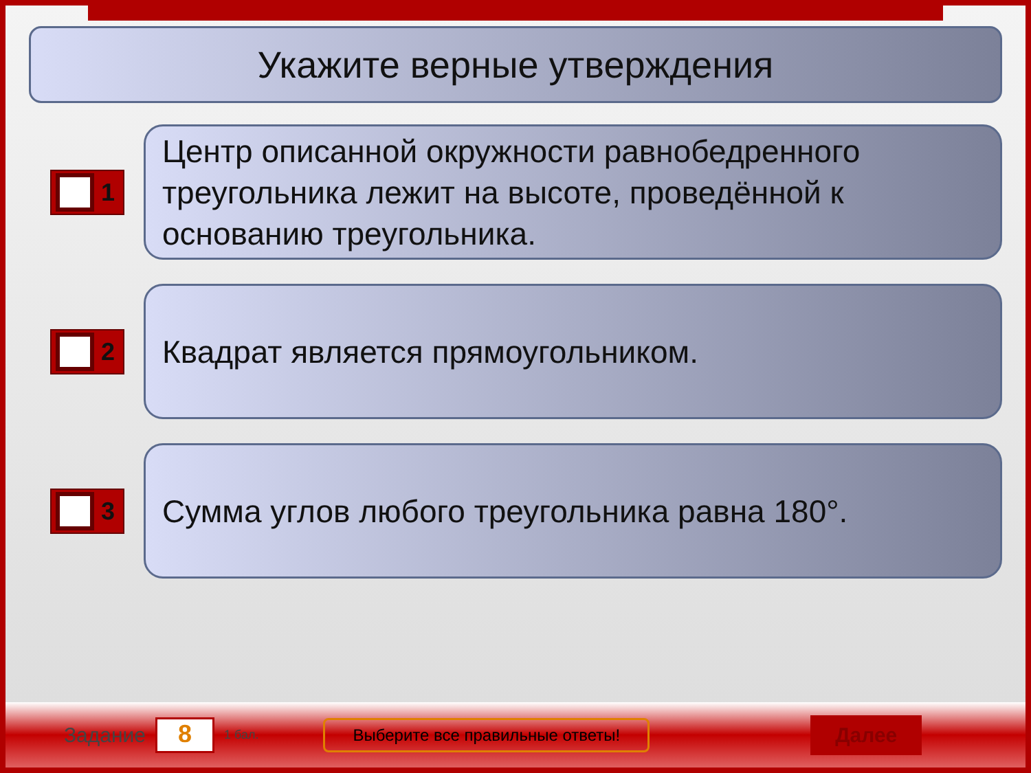Укажите верные утверждения
1
Центр описанной окружности равнобедренного треугольника лежит на высоте, проведённой к основанию треугольника.
2
Квадрат является прямоугольником.
3
Сумма углов любого треугольника равна 180°.
Задание
8
1 бал.
Выберите все правильные ответы!
Далее